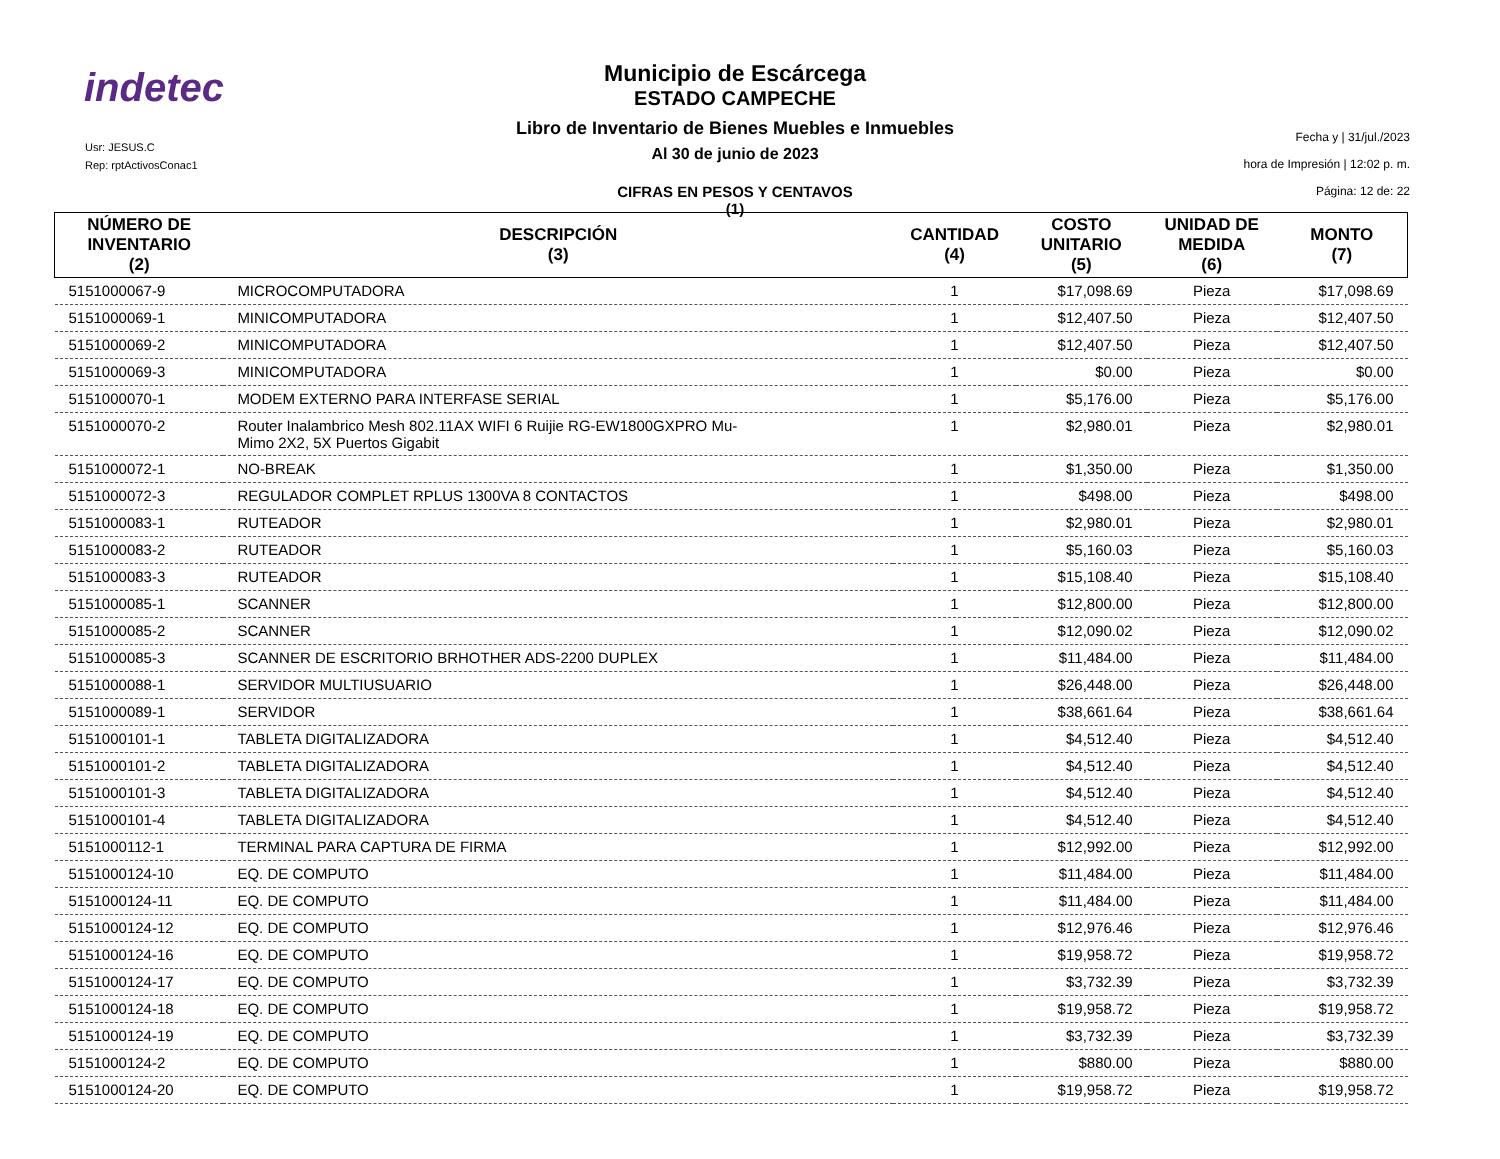indetec
Usr: JESUS.C
Rep: rptActivosConac1
Municipio de Escárcega
ESTADO CAMPECHE
Libro de Inventario de Bienes Muebles e Inmuebles
Al 30 de junio de 2023
CIFRAS EN PESOS Y CENTAVOS
(1)
Fecha y | 31/jul./2023
hora de Impresión | 12:02 p. m.
Página: 12 de: 22
| NÚMERO DE INVENTARIO (2) | DESCRIPCIÓN (3) | CANTIDAD (4) | COSTO UNITARIO (5) | UNIDAD DE MEDIDA (6) | MONTO (7) |
| --- | --- | --- | --- | --- | --- |
| 5151000067-9 | MICROCOMPUTADORA | 1 | $17,098.69 | Pieza | $17,098.69 |
| 5151000069-1 | MINICOMPUTADORA | 1 | $12,407.50 | Pieza | $12,407.50 |
| 5151000069-2 | MINICOMPUTADORA | 1 | $12,407.50 | Pieza | $12,407.50 |
| 5151000069-3 | MINICOMPUTADORA | 1 | $0.00 | Pieza | $0.00 |
| 5151000070-1 | MODEM EXTERNO PARA INTERFASE SERIAL | 1 | $5,176.00 | Pieza | $5,176.00 |
| 5151000070-2 | Router Inalambrico Mesh 802.11AX WIFI 6 Ruijie RG-EW1800GXPRO Mu- Mimo 2X2, 5X Puertos Gigabit | 1 | $2,980.01 | Pieza | $2,980.01 |
| 5151000072-1 | NO-BREAK | 1 | $1,350.00 | Pieza | $1,350.00 |
| 5151000072-3 | REGULADOR COMPLET RPLUS 1300VA 8 CONTACTOS | 1 | $498.00 | Pieza | $498.00 |
| 5151000083-1 | RUTEADOR | 1 | $2,980.01 | Pieza | $2,980.01 |
| 5151000083-2 | RUTEADOR | 1 | $5,160.03 | Pieza | $5,160.03 |
| 5151000083-3 | RUTEADOR | 1 | $15,108.40 | Pieza | $15,108.40 |
| 5151000085-1 | SCANNER | 1 | $12,800.00 | Pieza | $12,800.00 |
| 5151000085-2 | SCANNER | 1 | $12,090.02 | Pieza | $12,090.02 |
| 5151000085-3 | SCANNER DE ESCRITORIO BRHOTHER ADS-2200 DUPLEX | 1 | $11,484.00 | Pieza | $11,484.00 |
| 5151000088-1 | SERVIDOR MULTIUSUARIO | 1 | $26,448.00 | Pieza | $26,448.00 |
| 5151000089-1 | SERVIDOR | 1 | $38,661.64 | Pieza | $38,661.64 |
| 5151000101-1 | TABLETA DIGITALIZADORA | 1 | $4,512.40 | Pieza | $4,512.40 |
| 5151000101-2 | TABLETA DIGITALIZADORA | 1 | $4,512.40 | Pieza | $4,512.40 |
| 5151000101-3 | TABLETA DIGITALIZADORA | 1 | $4,512.40 | Pieza | $4,512.40 |
| 5151000101-4 | TABLETA DIGITALIZADORA | 1 | $4,512.40 | Pieza | $4,512.40 |
| 5151000112-1 | TERMINAL PARA CAPTURA DE FIRMA | 1 | $12,992.00 | Pieza | $12,992.00 |
| 5151000124-10 | EQ. DE COMPUTO | 1 | $11,484.00 | Pieza | $11,484.00 |
| 5151000124-11 | EQ. DE COMPUTO | 1 | $11,484.00 | Pieza | $11,484.00 |
| 5151000124-12 | EQ. DE COMPUTO | 1 | $12,976.46 | Pieza | $12,976.46 |
| 5151000124-16 | EQ. DE COMPUTO | 1 | $19,958.72 | Pieza | $19,958.72 |
| 5151000124-17 | EQ. DE COMPUTO | 1 | $3,732.39 | Pieza | $3,732.39 |
| 5151000124-18 | EQ. DE COMPUTO | 1 | $19,958.72 | Pieza | $19,958.72 |
| 5151000124-19 | EQ. DE COMPUTO | 1 | $3,732.39 | Pieza | $3,732.39 |
| 5151000124-2 | EQ. DE COMPUTO | 1 | $880.00 | Pieza | $880.00 |
| 5151000124-20 | EQ. DE COMPUTO | 1 | $19,958.72 | Pieza | $19,958.72 |